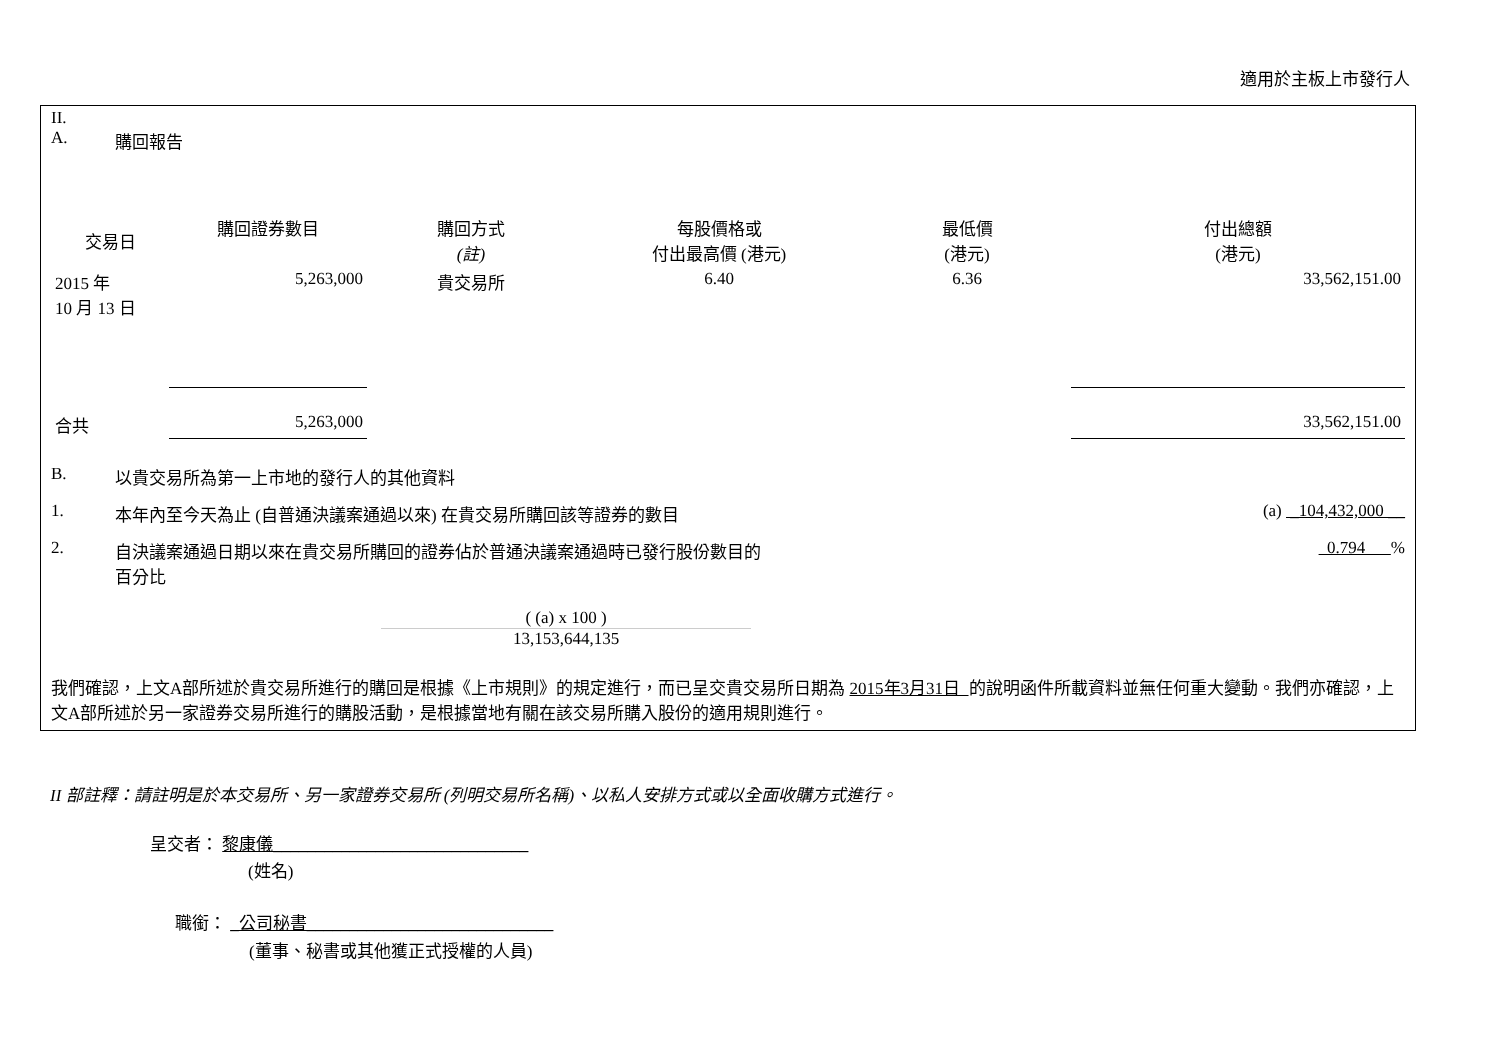適用於主板上市發行人
II.
A. 購回報告
| 交易日 | 購回證券數目 | 購回方式 (註) | 每股價格或 付出最高價 (港元) | 最低價 (港元) | 付出總額 (港元) |
| --- | --- | --- | --- | --- | --- |
| 2015 年 10 月 13 日 | 5,263,000 | 貴交易所 | 6.40 | 6.36 | 33,562,151.00 |
| 合共 | 5,263,000 | | | | 33,562,151.00 |
B. 以貴交易所為第一上市地的發行人的其他資料
1. 本年內至今天為止 (自普通決議案通過以來) 在貴交易所購回該等證券的數目 (a) _104,432,000 __
2. 自決議案通過日期以來在貴交易所購回的證券佔於普通決議案通過時已發行股份數目的
百分比 0.794 %
( (a) x 100 )
13,153,644,135
我們確認，上文A部所述於貴交易所進行的購回是根據《上市規則》的規定進行，而已呈交貴交易所日期為 2015年3月31日 的說明函件所載資料並無任何重大變動。我們亦確認，上文A部所述於另一家證券交易所進行的購股活動，是根據當地有關在該交易所購入股份的適用規則進行。
II 部註釋：請註明是於本交易所、另一家證券交易所 (列明交易所名稱)、以私人安排方式或以全面收購方式進行。
呈交者： 黎康儀______________________________
(姓名)
職銜： _公司秘書_____________________________
(董事、秘書或其他獲正式授權的人員)